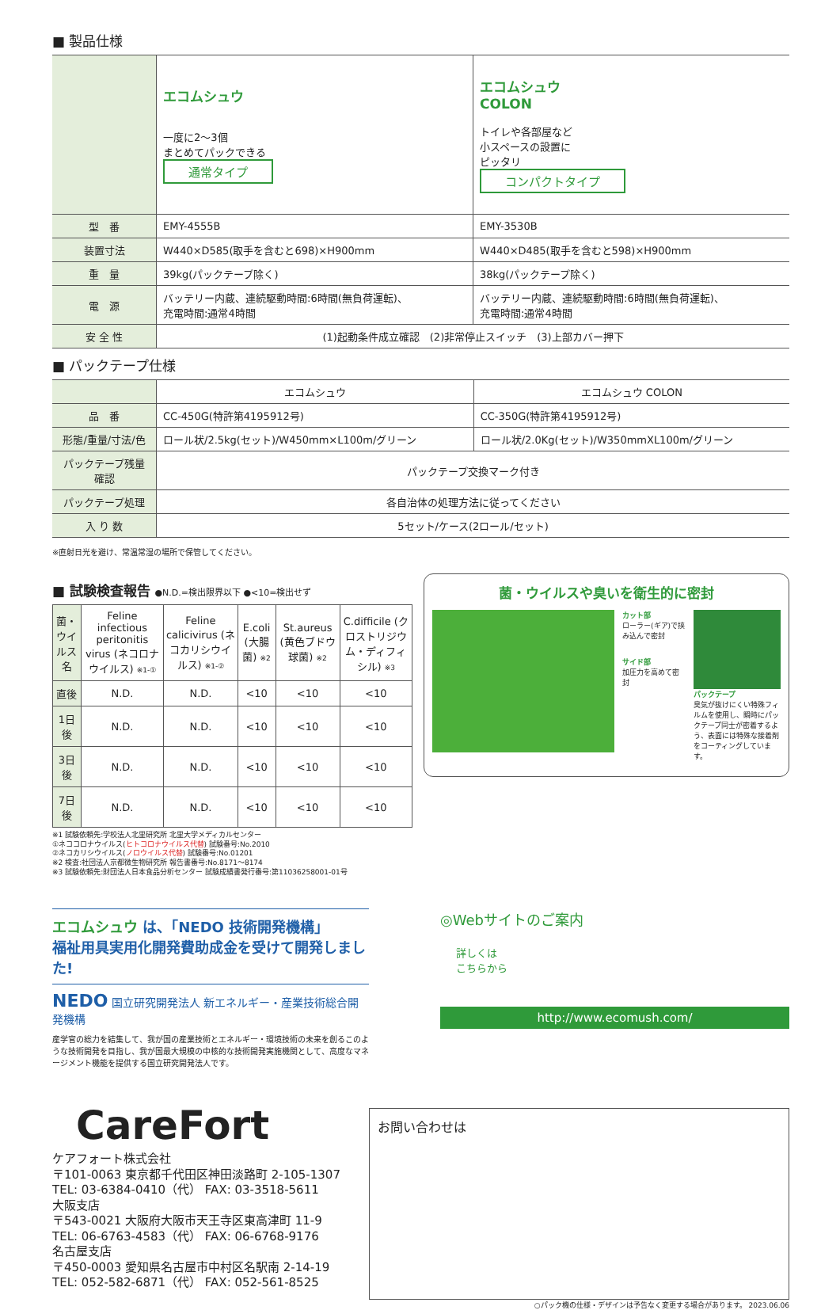■ 製品仕様
| | エコムシュウ 一度に2～3個 まとめてパックできる 通常タイプ | エコムシュウ COLON トイレや各部屋など 小スペースの設置に ピッタリ コンパクトタイプ |
| 型 番 | EMY-4555B | EMY-3530B |
| 装置寸法 | W440×D585(取手を含むと698)×H900mm | W440×D485(取手を含むと598)×H900mm |
| 重 量 | 39kg(パックテープ除く) | 38kg(パックテープ除く) |
| 電 源 | バッテリー内蔵、連続駆動時間:6時間(無負荷運転)、 充電時間:通常4時間 | バッテリー内蔵、連続駆動時間:6時間(無負荷運転)、 充電時間:通常4時間 |
| 安 全 性 | (1)起動条件成立確認 (2)非常停止スイッチ (3)上部カバー押下 | |
■ パックテープ仕様
| | エコムシュウ | エコムシュウ COLON |
| 品 番 | CC-450G(特許第4195912号) | CC-350G(特許第4195912号) |
| 形態/重量/寸法/色 | ロール状/2.5kg(セット)/W450mm×L100m/グリーン | ロール状/2.0Kg(セット)/W350mmXL100m/グリーン |
| パックテープ残量確認 | パックテープ交換マーク付き | |
| パックテープ処理 | 各自治体の処理方法に従ってください | |
| 入 り 数 | 5セット/ケース(2ロール/セット) | |
※直射日光を避け、常温常湿の場所で保管してください。
■ 試験検査報告 ●N.D.=検出限界以下 ●<10=検出せず
| 菌・ ウイルス名 | Feline infectious peritonitis virus (ネコロナウイルス) ※1-① | Feline calicivirus (ネコカリシウイルス) ※1-② | E.coli (大腸菌) ※2 | St.aureus (黄色ブドウ球菌) ※2 | C.difficile (クロストリジウム・ディフィシル) ※3 |
| --- | --- | --- | --- | --- | --- |
| 直後 | N.D. | N.D. | <10 | <10 | <10 |
| 1日後 | N.D. | N.D. | <10 | <10 | <10 |
| 3日後 | N.D. | N.D. | <10 | <10 | <10 |
| 7日後 | N.D. | N.D. | <10 | <10 | <10 |
※1 試験依頼先:学校法人北里研究所 北里大学メディカルセンター
①ネココロナウイルス(ヒトコロナウイルス代替) 試験番号:No.2010
②ネコカリシウイルス(ノロウイルス代替) 試験番号:No.01201
※2 検査:社団法人京都微生物研究所 報告書番号:No.8171～8174
※3 試験依頼先:財団法人日本食品分析センター 試験成績書発行番号:第11036258001-01号
菌・ウイルスや臭いを衛生的に密封
カット部
ローラー(ギア)で挟み込んで密封
サイド部
加圧力を高めて密封
パックテープ
臭気が抜けにくい特殊フィルムを使用し、瞬時にパックテープ同士が密着するよう、表面には特殊な接着剤をコーティングしています。
エコムシュウ は、「NEDO 技術開発機構」
福祉用具実用化開発費助成金を受けて開発しました!
NEDO 国立研究開発法人 新エネルギー・産業技術総合開発機構
産学官の総力を結集して、我が国の産業技術とエネルギー・環境技術の未来を創るこのような技術開発を目指し、我が国最大規模の中核的な技術開発実施機関として、高度なマネージメント機能を提供する国立研究開発法人です。
◎Webサイトのご案内
詳しくは
こちらから
http://www.ecomush.com/
CareFort
ケアフォート株式会社
〒101-0063 東京都千代田区神田淡路町 2-105-1307
TEL: 03-6384-0410（代） FAX: 03-3518-5611
大阪支店
〒543-0021 大阪府大阪市天王寺区東高津町 11-9
TEL: 06-6763-4583（代） FAX: 06-6768-9176
名古屋支店
〒450-0003 愛知県名古屋市中村区名駅南 2-14-19
TEL: 052-582-6871（代） FAX: 052-561-8525
お問い合わせは
○パック機の仕様・デザインは予告なく変更する場合があります。 2023.06.06